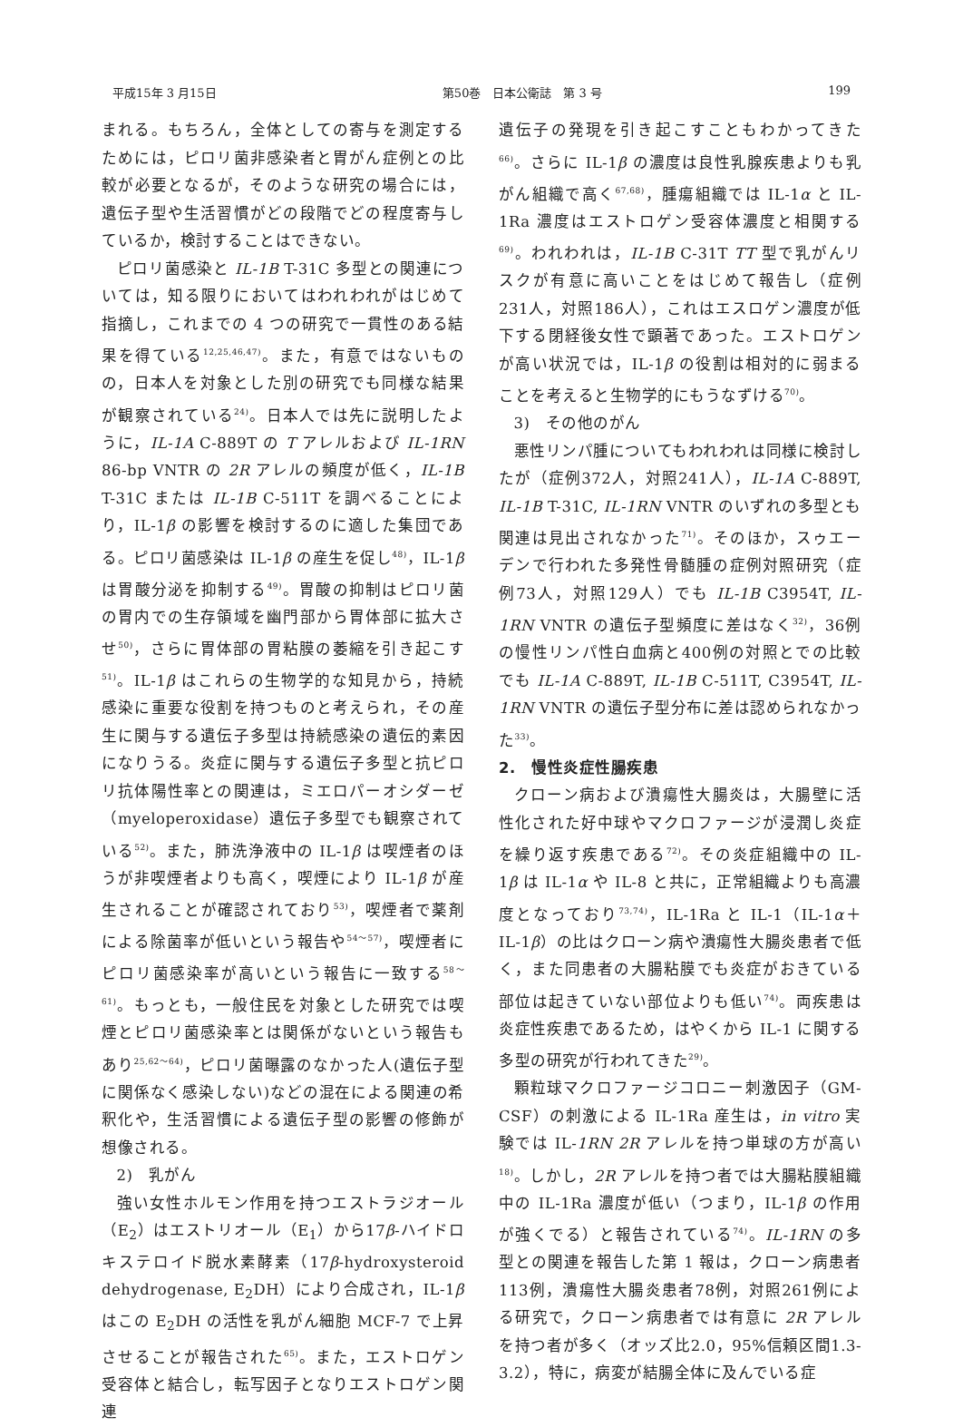平成15年 3 月15日 第50巻　日本公衛誌　第 3 号 199
まれる。もちろん，全体としての寄与を測定するためには，ピロリ菌非感染者と胃がん症例との比較が必要となるが，そのような研究の場合には，遺伝子型や生活習慣がどの段階でどの程度寄与しているか，検討することはできない。
ピロリ菌感染と IL-1B T-31C 多型との関連については，知る限りにおいてはわれわれがはじめて指摘し，これまでの 4 つの研究で一貫性のある結果を得ている<sup>12,25,46,47)</sup>。また，有意ではないものの，日本人を対象とした別の研究でも同様な結果が観察されている<sup>24)</sup>。日本人では先に説明したように，IL-1A C-889T の T アレルおよび IL-1RN 86-bp VNTR の 2R アレルの頻度が低く，IL-1B T-31C または IL-1B C-511T を調べることにより，IL-1β の影響を検討するのに適した集団である。ピロリ菌感染は IL-1β の産生を促し<sup>48)</sup>，IL-1β は胃酸分泌を抑制する<sup>49)</sup>。胃酸の抑制はピロリ菌の胃内での生存領域を幽門部から胃体部に拡大させ<sup>50)</sup>，さらに胃体部の胃粘膜の萎縮を引き起こす<sup>51)</sup>。IL-1β はこれらの生物学的な知見から，持続感染に重要な役割を持つものと考えられ，その産生に関与する遺伝子多型は持続感染の遺伝的素因になりうる。炎症に関与する遺伝子多型と抗ピロリ抗体陽性率との関連は，ミエロパーオシダーゼ（myeloperoxidase）遺伝子多型でも観察されている<sup>52)</sup>。また，肺洗浄液中の IL-1β は喫煙者のほうが非喫煙者よりも高く，喫煙により IL-1β が産生されることが確認されており<sup>53)</sup>，喫煙者で薬剤による除菌率が低いという報告や<sup>54～57)</sup>，喫煙者にピロリ菌感染率が高いという報告に一致する<sup>58～61)</sup>。もっとも，一般住民を対象とした研究では喫煙とピロリ菌感染率とは関係がないという報告もあり<sup>25,62～64)</sup>，ピロリ菌曝露のなかった人(遺伝子型に関係なく感染しない)などの混在による関連の希釈化や，生活習慣による遺伝子型の影響の修飾が想像される。
2)　乳がん
強い女性ホルモン作用を持つエストラジオール（E<sub>2</sub>）はエストリオール（E<sub>1</sub>）から17β-ハイドロキステロイド脱水素酵素（17β-hydroxysteroid dehydrogenase, E<sub>2</sub>DH）により合成され，IL-1β はこの E<sub>2</sub>DH の活性を乳がん細胞 MCF-7 で上昇させることが報告された<sup>65)</sup>。また，エストロゲン受容体と結合し，転写因子となりエストロゲン関連
遺伝子の発現を引き起こすこともわかってきた<sup>66)</sup>。さらに IL-1β の濃度は良性乳腺疾患よりも乳がん組織で高く<sup>67,68)</sup>，腫瘍組織では IL-1α と IL-1Ra 濃度はエストロゲン受容体濃度と相関する<sup>69)</sup>。われわれは，IL-1B C-31T TT 型で乳がんリスクが有意に高いことをはじめて報告し（症例231人，対照186人），これはエスロゲン濃度が低下する閉経後女性で顕著であった。エストロゲンが高い状況では，IL-1β の役割は相対的に弱まることを考えると生物学的にもうなずける<sup>70)</sup>。
3)　その他のがん
悪性リンパ腫についてもわれわれは同様に検討したが（症例372人，対照241人），IL-1A C-889T, IL-1B T-31C, IL-1RN VNTR のいずれの多型とも関連は見出されなかった<sup>71)</sup>。そのほか，スゥエーデンで行われた多発性骨髄腫の症例対照研究（症例73人，対照129人）でも IL-1B C3954T, IL-1RN VNTR の遺伝子型頻度に差はなく<sup>32)</sup>，36例の慢性リンパ性白血病と400例の対照とでの比較でも IL-1A C-889T, IL-1B C-511T, C3954T, IL-1RN VNTR の遺伝子型分布に差は認められなかった<sup>33)</sup>。
2.　慢性炎症性腸疾患
クローン病および潰瘍性大腸炎は，大腸壁に活性化された好中球やマクロファージが浸潤し炎症を繰り返す疾患である<sup>72)</sup>。その炎症組織中の IL-1β は IL-1α や IL-8 と共に，正常組織よりも高濃度となっており<sup>73,74)</sup>，IL-1Ra と IL-1（IL-1α＋IL-1β）の比はクローン病や潰瘍性大腸炎患者で低く，また同患者の大腸粘膜でも炎症がおきている部位は起きていない部位よりも低い<sup>74)</sup>。両疾患は炎症性疾患であるため，はやくから IL-1 に関する多型の研究が行われてきた<sup>29)</sup>。
顆粒球マクロファージコロニー刺激因子（GM-CSF）の刺激による IL-1Ra 産生は，in vitro 実験では IL-1RN 2R アレルを持つ単球の方が高い<sup>18)</sup>。しかし，2R アレルを持つ者では大腸粘膜組織中の IL-1Ra 濃度が低い（つまり，IL-1β の作用が強くでる）と報告されている<sup>74)</sup>。IL-1RN の多型との関連を報告した第 1 報は，クローン病患者113例，潰瘍性大腸炎患者78例，対照261例による研究で，クローン病患者では有意に 2R アレルを持つ者が多く（オッズ比2.0，95%信頼区間1.3-3.2），特に，病変が結腸全体に及んでいる症